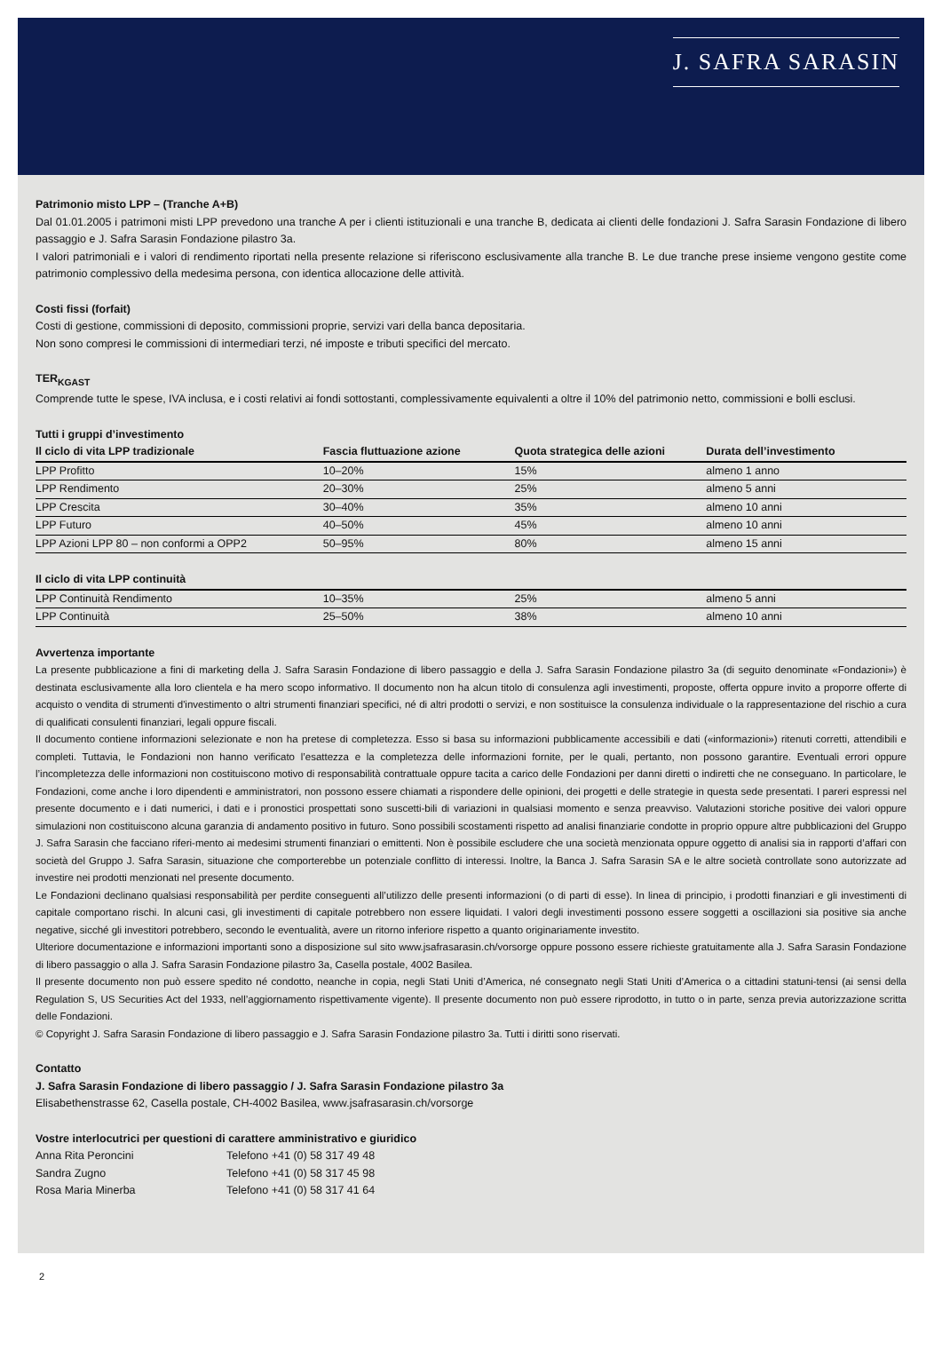J. SAFRA SARASIN
Patrimonio misto LPP – (Tranche A+B)
Dal 01.01.2005 i patrimoni misti LPP prevedono una tranche A per i clienti istituzionali e una tranche B, dedicata ai clienti delle fondazioni J. Safra Sarasin Fondazione di libero passaggio e J. Safra Sarasin Fondazione pilastro 3a.
I valori patrimoniali e i valori di rendimento riportati nella presente relazione si riferiscono esclusivamente alla tranche B. Le due tranche prese insieme vengono gestite come patrimonio complessivo della medesima persona, con identica allocazione delle attività.
Costi fissi (forfait)
Costi di gestione, commissioni di deposito, commissioni proprie, servizi vari della banca depositaria.
Non sono compresi le commissioni di intermediari terzi, né imposte e tributi specifici del mercato.
TER<sub>KGAST</sub>
Comprende tutte le spese, IVA inclusa, e i costi relativi ai fondi sottostanti, complessivamente equivalenti a oltre il 10% del patrimonio netto, commissioni e bolli esclusi.
Tutti i gruppi d’investimento
| Il ciclo di vita LPP tradizionale | Fascia fluttuazione azione | Quota strategica delle azioni | Durata dell’investimento |
| --- | --- | --- | --- |
| LPP Profitto | 10–20% | 15% | almeno 1 anno |
| LPP Rendimento | 20–30% | 25% | almeno 5 anni |
| LPP Crescita | 30–40% | 35% | almeno 10 anni |
| LPP Futuro | 40–50% | 45% | almeno 10 anni |
| LPP Azioni LPP 80 – non conformi a OPP2 | 50–95% | 80% | almeno 15 anni |
| Il ciclo di vita LPP continuità | | | |
| --- | --- | --- | --- |
| LPP Continuità Rendimento | 10–35% | 25% | almeno 5 anni |
| LPP Continuità | 25–50% | 38% | almeno 10 anni |
Avvertenza importante
La presente pubblicazione a fini di marketing della J. Safra Sarasin Fondazione di libero passaggio e della J. Safra Sarasin Fondazione pilastro 3a (di seguito denominate «Fondazioni») è destinata esclusivamente alla loro clientela e ha mero scopo informativo. Il documento non ha alcun titolo di consulenza agli investimenti, proposte, offerta oppure invito a proporre offerte di acquisto o vendita di strumenti d'investimento o altri strumenti finanziari specifici, né di altri prodotti o servizi, e non sostituisce la consulenza individuale o la rappresentazione del rischio a cura di qualificati consulenti finanziari, legali oppure fiscali.
Il documento contiene informazioni selezionate e non ha pretese di completezza. Esso si basa su informazioni pubblicamente accessibili e dati («informazioni») ritenuti corretti, attendibili e completi. Tuttavia, le Fondazioni non hanno verificato l’esattezza e la completezza delle informazioni fornite, per le quali, pertanto, non possono garantire. Eventuali errori oppure l’incompletezza delle informazioni non costituiscono motivo di responsabilità contrattuale oppure tacita a carico delle Fondazioni per danni diretti o indiretti che ne conseguano. In particolare, le Fondazioni, come anche i loro dipendenti e amministratori, non possono essere chiamati a rispondere delle opinioni, dei progetti e delle strategie in questa sede presentati. I pareri espressi nel presente documento e i dati numerici, i dati e i pronostici prospettati sono suscetti-bili di variazioni in qualsiasi momento e senza preavviso. Valutazioni storiche positive dei valori oppure simulazioni non costituiscono alcuna garanzia di andamento positivo in futuro. Sono possibili scostamenti rispetto ad analisi finanziarie condotte in proprio oppure altre pubblicazioni del Gruppo J. Safra Sarasin che facciano riferi-mento ai medesimi strumenti finanziari o emittenti. Non è possibile escludere che una società menzionata oppure oggetto di analisi sia in rapporti d’affari con società del Gruppo J. Safra Sarasin, situazione che comporterebbe un potenziale conflitto di interessi. Inoltre, la Banca J. Safra Sarasin SA e le altre società controllate sono autorizzate ad investire nei prodotti menzionati nel presente documento.
Le Fondazioni declinano qualsiasi responsabilità per perdite conseguenti all’utilizzo delle presenti informazioni (o di parti di esse). In linea di principio, i prodotti finanziari e gli investimenti di capitale comportano rischi. In alcuni casi, gli investimenti di capitale potrebbero non essere liquidati. I valori degli investimenti possono essere soggetti a oscillazioni sia positive sia anche negative, sicché gli investitori potrebbero, secondo le eventualità, avere un ritorno inferiore rispetto a quanto originariamente investito.
Ulteriore documentazione e informazioni importanti sono a disposizione sul sito www.jsafrasarasin.ch/vorsorge oppure possono essere richieste gratuitamente alla J. Safra Sarasin Fondazione di libero passaggio o alla J. Safra Sarasin Fondazione pilastro 3a, Casella postale, 4002 Basilea.
Il presente documento non può essere spedito né condotto, neanche in copia, negli Stati Uniti d’America, né consegnato negli Stati Uniti d’America o a cittadini statuni-tensi (ai sensi della Regulation S, US Securities Act del 1933, nell’aggiornamento rispettivamente vigente). Il presente documento non può essere riprodotto, in tutto o in parte, senza previa autorizzazione scritta delle Fondazioni.
© Copyright J. Safra Sarasin Fondazione di libero passaggio e J. Safra Sarasin Fondazione pilastro 3a. Tutti i diritti sono riservati.
Contatto
J. Safra Sarasin Fondazione di libero passaggio / J. Safra Sarasin Fondazione pilastro 3a
Elisabethenstrasse 62, Casella postale, CH-4002 Basilea, www.jsafrasarasin.ch/vorsorge
Vostre interlocutrici per questioni di carattere amministrativo e giuridico
| Anna Rita Peroncini | Telefono +41 (0) 58 317 49 48 |
| Sandra Zugno | Telefono +41 (0) 58 317 45 98 |
| Rosa Maria Minerba | Telefono +41 (0) 58 317 41 64 |
2